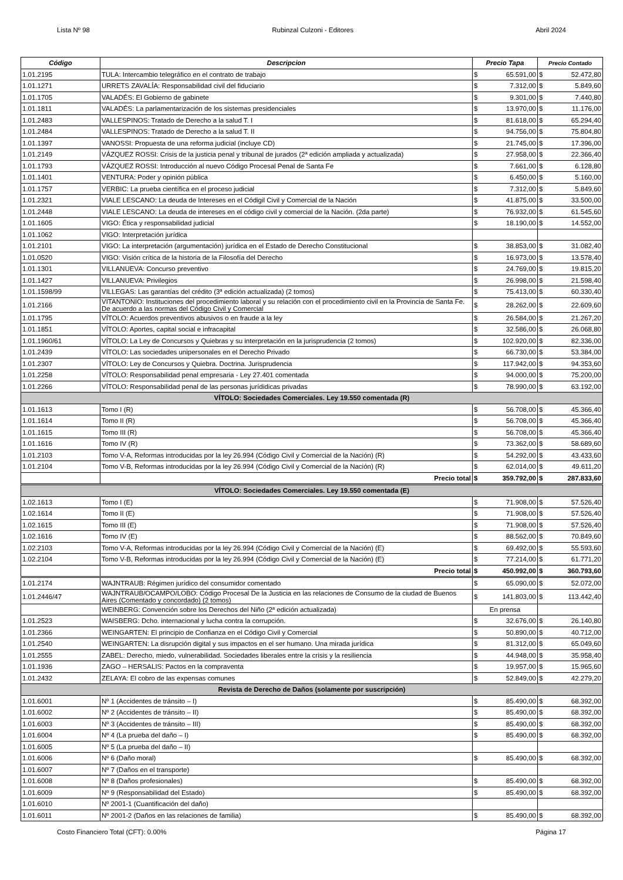Lista Nº 98 Rubinzal Culzoni - Editores Abril 2024
| Código | Descripcion | Precio Tapa | | Precio Contado | |
| --- | --- | --- | --- | --- | --- |
| 1.01.2195 | TULA: Intercambio telegráfico en el contrato de trabajo | $ | 65.591,00 | $ | 52.472,80 |
| 1.01.1271 | URRETS ZAVALÍA: Responsabilidad civil del fiduciario | $ | 7.312,00 | $ | 5.849,60 |
| 1.01.1705 | VALADÉS: El Gobierno de gabinete | $ | 9.301,00 | $ | 7.440,80 |
| 1.01.1811 | VALADÉS: La parlamentarización de los sistemas presidenciales | $ | 13.970,00 | $ | 11.176,00 |
| 1.01.2483 | VALLESPINOS: Tratado de Derecho a la salud T. I | $ | 81.618,00 | $ | 65.294,40 |
| 1.01.2484 | VALLESPINOS: Tratado de Derecho a la salud T. II | $ | 94.756,00 | $ | 75.804,80 |
| 1.01.1397 | VANOSSI: Propuesta de una reforma judicial (incluye CD) | $ | 21.745,00 | $ | 17.396,00 |
| 1.01.2149 | VÁZQUEZ ROSSI: Crisis de la justicia penal y tribunal de jurados (2ª edición ampliada y actualizada) | $ | 27.958,00 | $ | 22.366,40 |
| 1.01.1793 | VÁZQUEZ ROSSI: Introducción al nuevo Código Procesal Penal de Santa Fe | $ | 7.661,00 | $ | 6.128,80 |
| 1.01.1401 | VENTURA: Poder y opinión pública | $ | 6.450,00 | $ | 5.160,00 |
| 1.01.1757 | VERBIC: La prueba científica en el proceso judicial | $ | 7.312,00 | $ | 5.849,60 |
| 1.01.2321 | VIALE LESCANO: La deuda de Intereses en el Códigil Civil y Comercial de la Nación | $ | 41.875,00 | $ | 33.500,00 |
| 1.01.2448 | VIALE LESCANO: La deuda de intereses en el código civil y comercial de la Nación. (2da parte) | $ | 76.932,00 | $ | 61.545,60 |
| 1.01.1605 | VIGO: Ética y responsabilidad judicial | $ | 18.190,00 | $ | 14.552,00 |
| 1.01.1062 | VIGO: Interpretación jurídica | | | | |
| 1.01.2101 | VIGO: La interpretación (argumentación) jurídica en el Estado de Derecho Constitucional | $ | 38.853,00 | $ | 31.082,40 |
| 1.01.0520 | VIGO: Visión crítica de la historia de la Filosofía del Derecho | $ | 16.973,00 | $ | 13.578,40 |
| 1.01.1301 | VILLANUEVA: Concurso preventivo | $ | 24.769,00 | $ | 19.815,20 |
| 1.01.1427 | VILLANUEVA: Privilegios | $ | 26.998,00 | $ | 21.598,40 |
| 1.01.1598/99 | VILLEGAS: Las garantías del crédito (3ª edición actualizada) (2 tomos) | $ | 75.413,00 | $ | 60.330,40 |
| 1.01.2166 | VITANTONIO: Instituciones del procedimiento laboral y su relación con el procedimiento civil en la Provincia de Santa Fe. De acuerdo a las normas del Código Civil y Comercial | $ | 28.262,00 | $ | 22.609,60 |
| 1.01.1795 | VÍTOLO: Acuerdos preventivos abusivos o en fraude a la ley | $ | 26.584,00 | $ | 21.267,20 |
| 1.01.1851 | VÍTOLO: Aportes, capital social e infracapital | $ | 32.586,00 | $ | 26.068,80 |
| 1.01.1960/61 | VÍTOLO: La Ley de Concursos y Quiebras y su interpretación en la jurisprudencia (2 tomos) | $ | 102.920,00 | $ | 82.336,00 |
| 1.01.2439 | VÍTOLO: Las sociedades unipersonales en el Derecho Privado | $ | 66.730,00 | $ | 53.384,00 |
| 1.01.2307 | VÍTOLO: Ley de Concursos y Quiebra. Doctrina. Jurisprudencia | $ | 117.942,00 | $ | 94.353,60 |
| 1.01.2258 | VÍTOLO: Responsabilidad penal empresaria - Ley 27.401 comentada | $ | 94.000,00 | $ | 75.200,00 |
| 1.01.2266 | VÍTOLO: Responsabilidad penal de las personas jurídidicas privadas | $ | 78.990,00 | $ | 63.192,00 |
| VÍTOLO: Sociedades Comerciales. Ley 19.550 comentada (R) | | | | | |
| 1.01.1613 | Tomo I (R) | $ | 56.708,00 | $ | 45.366,40 |
| 1.01.1614 | Tomo II (R) | $ | 56.708,00 | $ | 45.366,40 |
| 1.01.1615 | Tomo III (R) | $ | 56.708,00 | $ | 45.366,40 |
| 1.01.1616 | Tomo IV (R) | $ | 73.362,00 | $ | 58.689,60 |
| 1.01.2103 | Tomo V-A, Reformas introducidas por la ley 26.994 (Código Civil y Comercial de la Nación) (R) | $ | 54.292,00 | $ | 43.433,60 |
| 1.01.2104 | Tomo V-B, Reformas introducidas por la ley 26.994 (Código Civil y Comercial de la Nación) (R) | $ | 62.014,00 | $ | 49.611,20 |
| | Precio total | $ | 359.792,00 | $ | 287.833,60 |
| VÍTOLO: Sociedades Comerciales. Ley 19.550 comentada (E) | | | | | |
| 1.02.1613 | Tomo I (E) | $ | 71.908,00 | $ | 57.526,40 |
| 1.02.1614 | Tomo II (E) | $ | 71.908,00 | $ | 57.526,40 |
| 1.02.1615 | Tomo III (E) | $ | 71.908,00 | $ | 57.526,40 |
| 1.02.1616 | Tomo IV (E) | $ | 88.562,00 | $ | 70.849,60 |
| 1.02.2103 | Tomo V-A, Reformas introducidas por la ley 26.994 (Código Civil y Comercial de la Nación) (E) | $ | 69.492,00 | $ | 55.593,60 |
| 1.02.2104 | Tomo V-B, Reformas introducidas por la ley 26.994 (Código Civil y Comercial de la Nación) (E) | $ | 77.214,00 | $ | 61.771,20 |
| | Precio total | $ | 450.992,00 | $ | 360.793,60 |
| 1.01.2174 | WAJNTRAUB: Régimen jurídico del consumidor comentado | $ | 65.090,00 | $ | 52.072,00 |
| 1.01.2446/47 | WAJNTRAUB/OCAMPO/LOBO: Código Procesal De la Justicia en las relaciones de Consumo de la ciudad de Buenos Aires (Comentado y concordado) (2 tomos) | $ | 141.803,00 | $ | 113.442,40 |
| | WEINBERG: Convención sobre los Derechos del Niño (2ª edición actualizada) | En prensa | | | |
| 1.01.2523 | WAISBERG: Dcho. internacional y lucha contra la corrupción. | $ | 32.676,00 | $ | 26.140,80 |
| 1.01.2366 | WEINGARTEN: El principio de Confianza en el Código Civil y Comercial | $ | 50.890,00 | $ | 40.712,00 |
| 1.01.2540 | WEINGARTEN: La disrupción digital y sus impactos en el ser humano. Una mirada jurídica | $ | 81.312,00 | $ | 65.049,60 |
| 1.01.2555 | ZABEL: Derecho, miedo, vulnerabilidad. Sociedades liberales entre la crisis y la resiliencia | $ | 44.948,00 | $ | 35.958,40 |
| 1.01.1936 | ZAGO – HERSALIS: Pactos en la compraventa | $ | 19.957,00 | $ | 15.965,60 |
| 1.01.2432 | ZELAYA: El cobro de las expensas comunes | $ | 52.849,00 | $ | 42.279,20 |
| Revista de Derecho de Daños (solamente por suscripción) | | | | | |
| 1.01.6001 | Nº 1 (Accidentes de tránsito – I) | $ | 85.490,00 | $ | 68.392,00 |
| 1.01.6002 | Nº 2 (Accidentes de tránsito – II) | $ | 85.490,00 | $ | 68.392,00 |
| 1.01.6003 | Nº 3 (Accidentes de tránsito – III) | $ | 85.490,00 | $ | 68.392,00 |
| 1.01.6004 | Nº 4 (La prueba del daño – I) | $ | 85.490,00 | $ | 68.392,00 |
| 1.01.6005 | Nº 5 (La prueba del daño – II) | | | | |
| 1.01.6006 | Nº 6 (Daño moral) | $ | 85.490,00 | $ | 68.392,00 |
| 1.01.6007 | Nº 7 (Daños en el transporte) | | | | |
| 1.01.6008 | Nº 8 (Daños profesionales) | $ | 85.490,00 | $ | 68.392,00 |
| 1.01.6009 | Nº 9 (Responsabilidad del Estado) | $ | 85.490,00 | $ | 68.392,00 |
| 1.01.6010 | Nº 2001-1 (Cuantificación del daño) | | | | |
| 1.01.6011 | Nº 2001-2 (Daños en las relaciones de familia) | $ | 85.490,00 | $ | 68.392,00 |
Costo Financiero Total (CFT): 0.00% Página 17